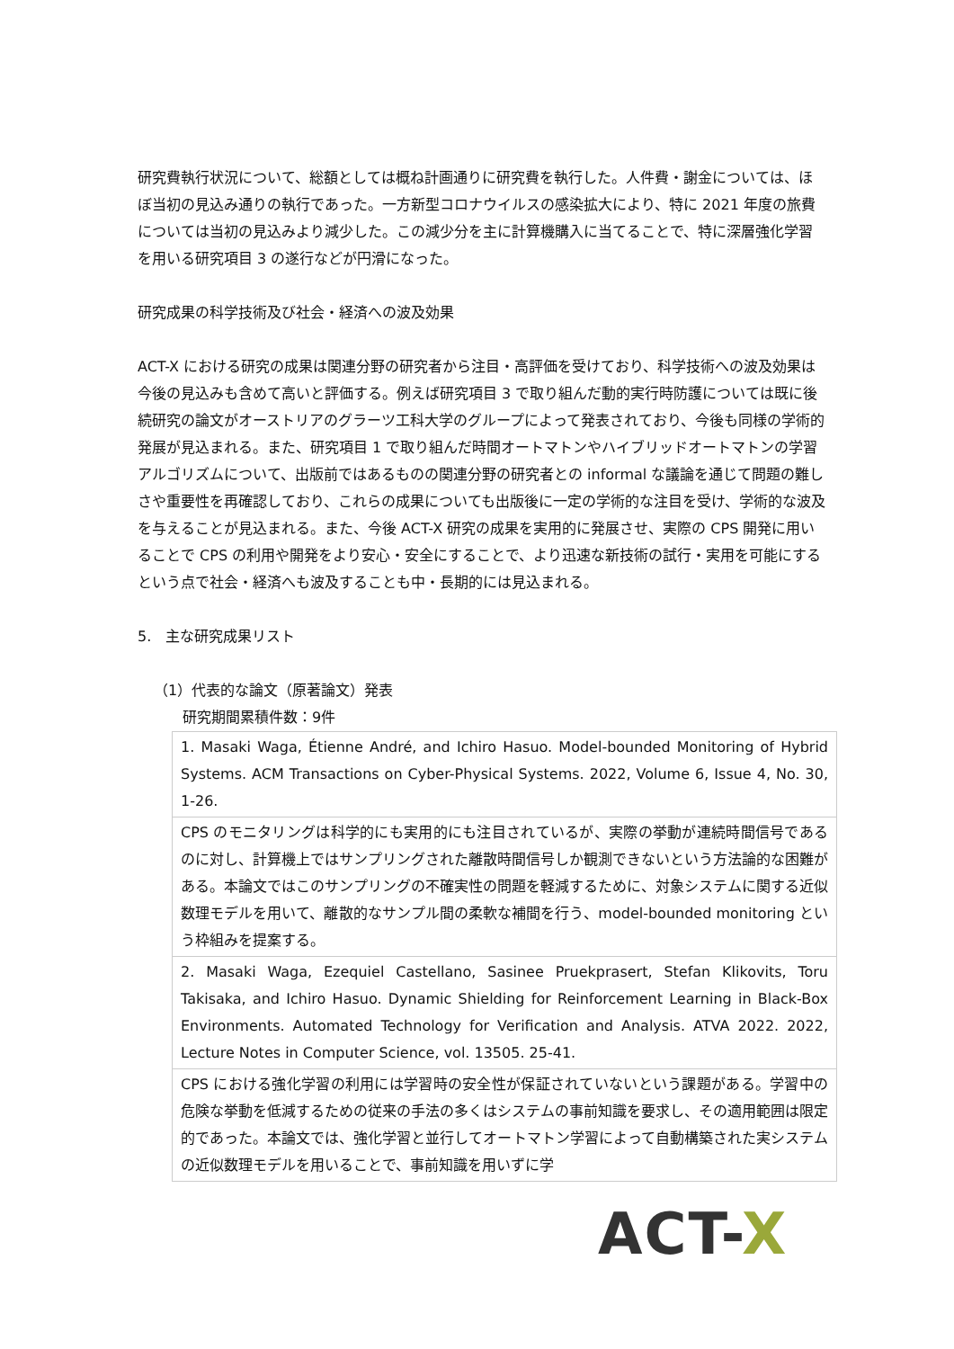研究費執行状況について、総額としては概ね計画通りに研究費を執行した。人件費・謝金については、ほぼ当初の見込み通りの執行であった。一方新型コロナウイルスの感染拡大により、特に 2021 年度の旅費については当初の見込みより減少した。この減少分を主に計算機購入に当てることで、特に深層強化学習を用いる研究項目 3 の遂行などが円滑になった。
研究成果の科学技術及び社会・経済への波及効果
ACT-X における研究の成果は関連分野の研究者から注目・高評価を受けており、科学技術への波及効果は今後の見込みも含めて高いと評価する。例えば研究項目 3 で取り組んだ動的実行時防護については既に後続研究の論文がオーストリアのグラーツ工科大学のグループによって発表されており、今後も同様の学術的発展が見込まれる。また、研究項目 1 で取り組んだ時間オートマトンやハイブリッドオートマトンの学習アルゴリズムについて、出版前ではあるものの関連分野の研究者との informal な議論を通じて問題の難しさや重要性を再確認しており、これらの成果についても出版後に一定の学術的な注目を受け、学術的な波及を与えることが見込まれる。また、今後 ACT-X 研究の成果を実用的に発展させ、実際の CPS 開発に用いることで CPS の利用や開発をより安心・安全にすることで、より迅速な新技術の試行・実用を可能にするという点で社会・経済へも波及することも中・長期的には見込まれる。
5.　主な研究成果リスト
（1）代表的な論文（原著論文）発表
研究期間累積件数：9件
| 1. Masaki Waga, Étienne André, and Ichiro Hasuo. Model-bounded Monitoring of Hybrid Systems. ACM Transactions on Cyber-Physical Systems. 2022, Volume 6, Issue 4, No. 30, 1-26. |
| CPS のモニタリングは科学的にも実用的にも注目されているが、実際の挙動が連続時間信号であるのに対し、計算機上ではサンプリングされた離散時間信号しか観測できないという方法論的な困難がある。本論文ではこのサンプリングの不確実性の問題を軽減するために、対象システムに関する近似数理モデルを用いて、離散的なサンプル間の柔軟な補間を行う、model-bounded monitoring という枠組みを提案する。 |
| 2. Masaki Waga, Ezequiel Castellano, Sasinee Pruekprasert, Stefan Klikovits, Toru Takisaka, and Ichiro Hasuo. Dynamic Shielding for Reinforcement Learning in Black-Box Environments. Automated Technology for Verification and Analysis. ATVA 2022. 2022, Lecture Notes in Computer Science, vol. 13505. 25-41. |
| CPS における強化学習の利用には学習時の安全性が保証されていないという課題がある。学習中の危険な挙動を低減するための従来の手法の多くはシステムの事前知識を要求し、その適用範囲は限定的であった。本論文では、強化学習と並行してオートマトン学習によって自動構築された実システムの近似数理モデルを用いることで、事前知識を用いずに学 |
ACT-X